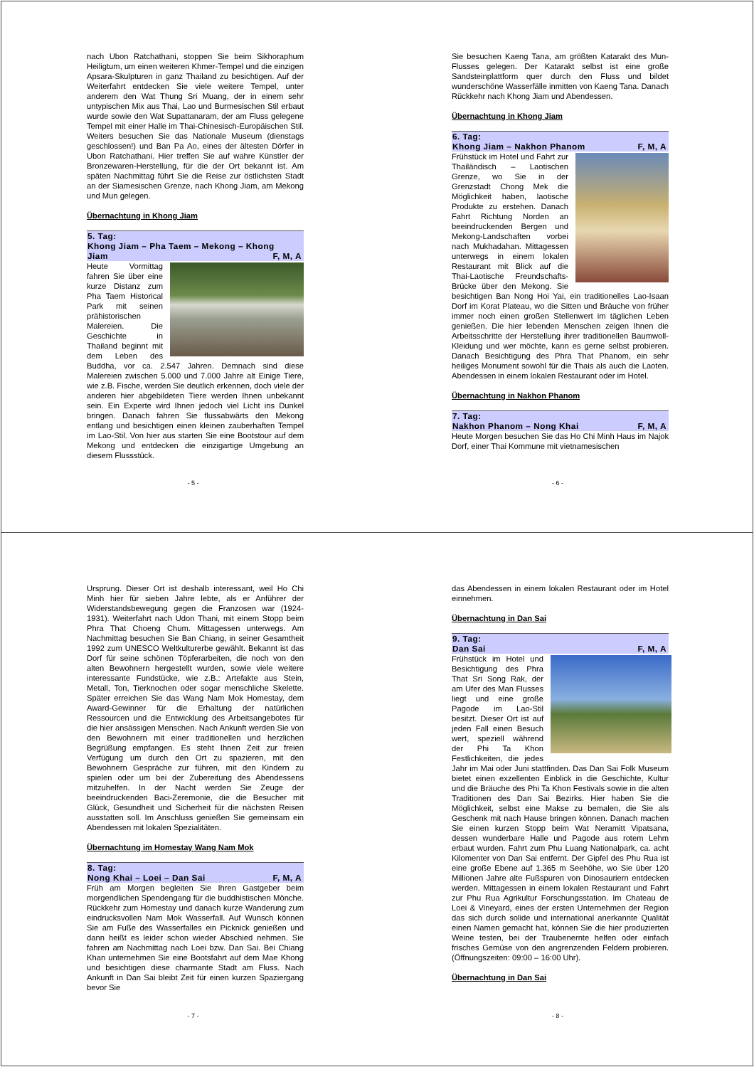nach Ubon Ratchathani, stoppen Sie beim Sikhoraphum Heiligtum, um einen weiteren Khmer-Tempel und die einzigen Apsara-Skulpturen in ganz Thailand zu besichtigen. Auf der Weiterfahrt entdecken Sie viele weitere Tempel, unter anderem den Wat Thung Sri Muang, der in einem sehr untypischen Mix aus Thai, Lao und Burmesischen Stil erbaut wurde sowie den Wat Supattanaram, der am Fluss gelegene Tempel mit einer Halle im Thai-Chinesisch-Europäischen Stil. Weiters besuchen Sie das Nationale Museum (dienstags geschlossen!) und Ban Pa Ao, eines der ältesten Dörfer in Ubon Ratchathani. Hier treffen Sie auf wahre Künstler der Bronzewaren-Herstellung, für die der Ort bekannt ist. Am späten Nachmittag führt Sie die Reise zur östlichsten Stadt an der Siamesischen Grenze, nach Khong Jiam, am Mekong und Mun gelegen.
Übernachtung in Khong Jiam
5. Tag:
Khong Jiam – Pha Taem – Mekong – Khong
Jiam F, M, A
Heute Vormittag fahren Sie über eine kurze Distanz zum Pha Taem Historical Park mit seinen prähistorischen Malereien. Die Geschichte in Thailand beginnt mit dem Leben des Buddha, vor ca. 2.547 Jahren. Demnach sind diese Malereien zwischen 5.000 und 7.000 Jahre alt Einige Tiere, wie z.B. Fische, werden Sie deutlich erkennen, doch viele der anderen hier abgebildeten Tiere werden Ihnen unbekannt sein. Ein Experte wird Ihnen jedoch viel Licht ins Dunkel bringen. Danach fahren Sie flussabwärts den Mekong entlang und besichtigen einen kleinen zauberhaften Tempel im Lao-Stil. Von hier aus starten Sie eine Bootstour auf dem Mekong und entdecken die einzigartige Umgebung an diesem Flussstück.
- 5 -
Sie besuchen Kaeng Tana, am größten Katarakt des Mun-Flusses gelegen. Der Katarakt selbst ist eine große Sandsteinplattform quer durch den Fluss und bildet wunderschöne Wasserfälle inmitten von Kaeng Tana. Danach Rückkehr nach Khong Jiam und Abendessen.
Übernachtung in Khong Jiam
6. Tag:
Khong Jiam – Nakhon Phanom F, M, A
Frühstück im Hotel und Fahrt zur Thailändisch – Laotischen Grenze, wo Sie in der Grenzstadt Chong Mek die Möglichkeit haben, laotische Produkte zu erstehen. Danach Fahrt Richtung Norden an beeindruckenden Bergen und Mekong-Landschaften vorbei nach Mukhadahan. Mittagessen unterwegs in einem lokalen Restaurant mit Blick auf die Thai-Laotische Freundschafts-Brücke über den Mekong. Sie besichtigen Ban Nong Hoi Yai, ein traditionelles Lao-Isaan Dorf im Korat Plateau, wo die Sitten und Bräuche von früher immer noch einen großen Stellenwert im täglichen Leben genießen. Die hier lebenden Menschen zeigen Ihnen die Arbeitsschritte der Herstellung ihrer traditionellen Baumwoll-Kleidung und wer möchte, kann es gerne selbst probieren. Danach Besichtigung des Phra That Phanom, ein sehr heiliges Monument sowohl für die Thais als auch die Laoten. Abendessen in einem lokalen Restaurant oder im Hotel.
Übernachtung in Nakhon Phanom
7. Tag:
Nakhon Phanom – Nong Khai F, M, A
Heute Morgen besuchen Sie das Ho Chi Minh Haus im Najok Dorf, einer Thai Kommune mit vietnamesischen
- 6 -
Ursprung. Dieser Ort ist deshalb interessant, weil Ho Chi Minh hier für sieben Jahre lebte, als er Anführer der Widerstandsbewegung gegen die Franzosen war (1924-1931). Weiterfahrt nach Udon Thani, mit einem Stopp beim Phra That Choeng Chum. Mittagessen unterwegs. Am Nachmittag besuchen Sie Ban Chiang, in seiner Gesamtheit 1992 zum UNESCO Weltkulturerbe gewählt. Bekannt ist das Dorf für seine schönen Töpferarbeiten, die noch von den alten Bewohnern hergestellt wurden, sowie viele weitere interessante Fundstücke, wie z.B.: Artefakte aus Stein, Metall, Ton, Tierknochen oder sogar menschliche Skelette. Später erreichen Sie das Wang Nam Mok Homestay, dem Award-Gewinner für die Erhaltung der natürlichen Ressourcen und die Entwicklung des Arbeitsangebotes für die hier ansässigen Menschen. Nach Ankunft werden Sie von den Bewohnern mit einer traditionellen und herzlichen Begrüßung empfangen. Es steht Ihnen Zeit zur freien Verfügung um durch den Ort zu spazieren, mit den Bewohnern Gespräche zur führen, mit den Kindern zu spielen oder um bei der Zubereitung des Abendessens mitzuhelfen. In der Nacht werden Sie Zeuge der beeindruckenden Baci-Zeremonie, die die Besucher mit Glück, Gesundheit und Sicherheit für die nächsten Reisen ausstatten soll. Im Anschluss genießen Sie gemeinsam ein Abendessen mit lokalen Spezialitäten.
Übernachtung im Homestay Wang Nam Mok
8. Tag:
Nong Khai – Loei – Dan Sai F, M, A
Früh am Morgen begleiten Sie Ihren Gastgeber beim morgendlichen Spendengang für die buddhistischen Mönche. Rückkehr zum Homestay und danach kurze Wanderung zum eindrucksvollen Nam Mok Wasserfall. Auf Wunsch können Sie am Fuße des Wasserfalles ein Picknick genießen und dann heißt es leider schon wieder Abschied nehmen. Sie fahren am Nachmittag nach Loei bzw. Dan Sai. Bei Chiang Khan unternehmen Sie eine Bootsfahrt auf dem Mae Khong und besichtigen diese charmante Stadt am Fluss. Nach Ankunft in Dan Sai bleibt Zeit für einen kurzen Spaziergang bevor Sie
- 7 -
das Abendessen in einem lokalen Restaurant oder im Hotel einnehmen.
Übernachtung in Dan Sai
9. Tag:
Dan Sai F, M, A
Frühstück im Hotel und Besichtigung des Phra That Sri Song Rak, der am Ufer des Man Flusses liegt und eine große Pagode im Lao-Stil besitzt. Dieser Ort ist auf jeden Fall einen Besuch wert, speziell während der Phi Ta Khon Festlichkeiten, die jedes Jahr im Mai oder Juni stattfinden. Das Dan Sai Folk Museum bietet einen exzellenten Einblick in die Geschichte, Kultur und die Bräuche des Phi Ta Khon Festivals sowie in die alten Traditionen des Dan Sai Bezirks. Hier haben Sie die Möglichkeit, selbst eine Makse zu bemalen, die Sie als Geschenk mit nach Hause bringen können. Danach machen Sie einen kurzen Stopp beim Wat Neramitt Vipatsana, dessen wunderbare Halle und Pagode aus rotem Lehm erbaut wurden. Fahrt zum Phu Luang Nationalpark, ca. acht Kilomenter von Dan Sai entfernt. Der Gipfel des Phu Rua ist eine große Ebene auf 1.365 m Seehöhe, wo Sie über 120 Millionen Jahre alte Fußspuren von Dinosauriern entdecken werden. Mittagessen in einem lokalen Restaurant und Fahrt zur Phu Rua Agrikultur Forschungsstation. Im Chateau de Loei & Vineyard, eines der ersten Unternehmen der Region das sich durch solide und international anerkannte Qualität einen Namen gemacht hat, können Sie die hier produzierten Weine testen, bei der Traubenernte helfen oder einfach frisches Gemüse von den angrenzenden Feldern probieren. (Öffnungszeiten: 09:00 – 16:00 Uhr).
Übernachtung in Dan Sai
- 8 -